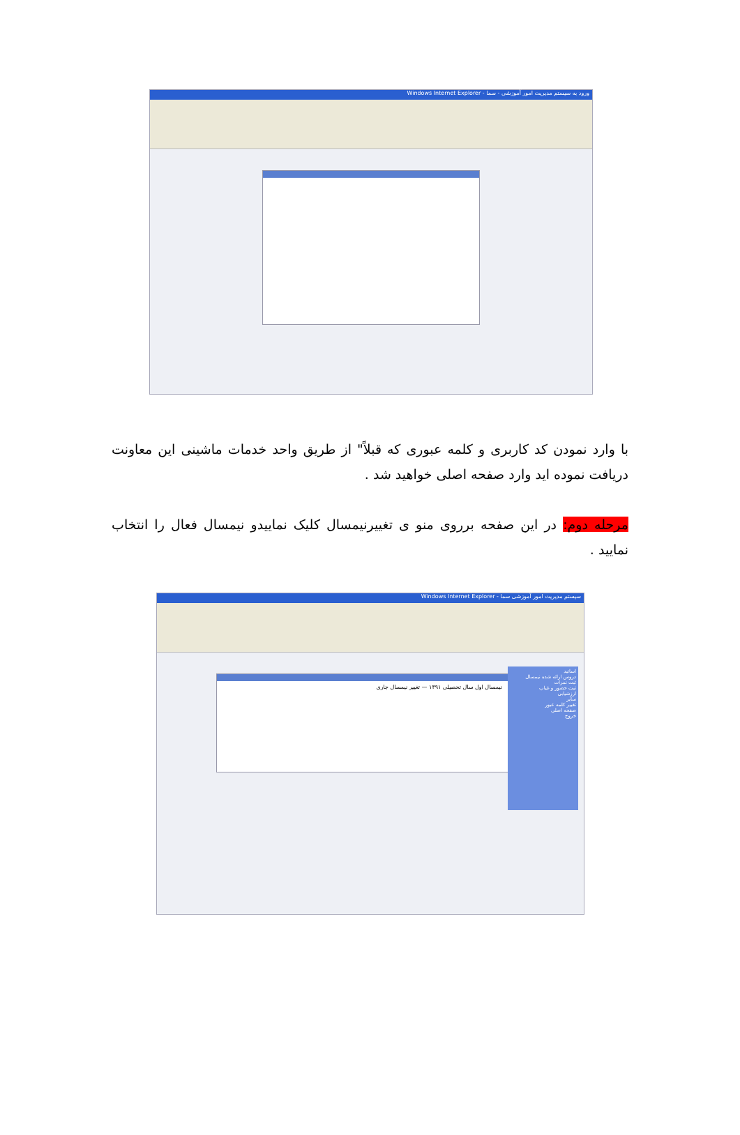ورود به سیستم مدیریت امور آموزشی - سما - Windows Internet Explorer
با وارد نمودن کد کاربری و کلمه عبوری که قبلاً" از طریق واحد خدمات ماشینی این معاونت دریافت نموده اید وارد صفحه اصلی خواهید شد .
مرحله دوم: در این صفحه برروی منو ی تغییرنیمسال کلیک نماییدو نیمسال فعال را انتخاب نمایید .
سیستم مدیریت امور آموزشی سما - Windows Internet Explorer
اساتید
دروس ارائه شده نیمسال
ثبت نمرات
ثبت حضور و غیاب
ارزشیابی
سایر
تغییر کلمه عبور
صفحه اصلی
خروج
نیمسال اول سال تحصیلی ۱۳۹۱ — تغییر نیمسال جاری